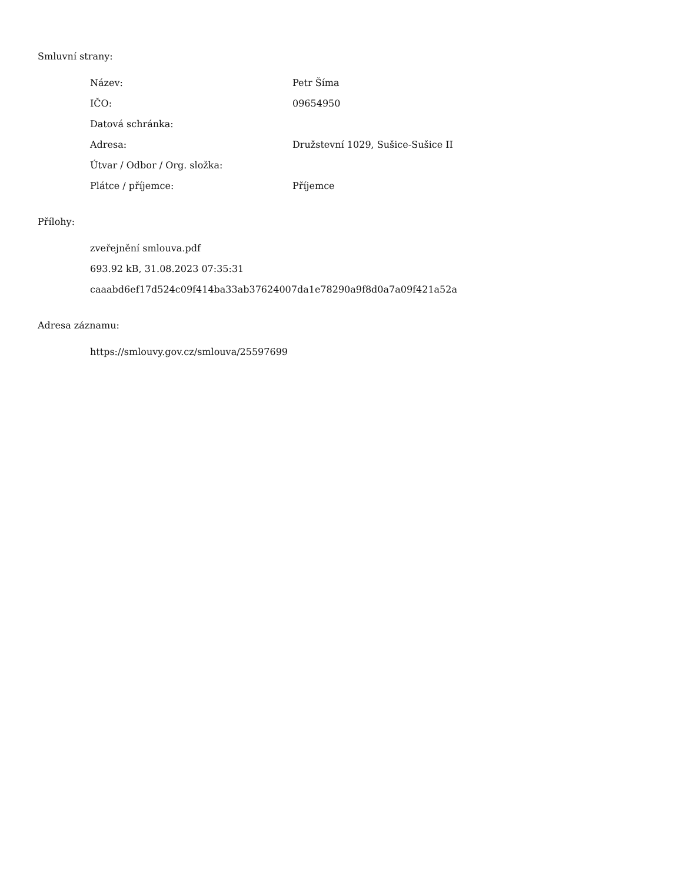Smluvní strany:
| Název: | Petr Šíma |
| IČO: | 09654950 |
| Datová schránka: | |
| Adresa: | Družstevní 1029, Sušice-Sušice II |
| Útvar / Odbor / Org. složka: | |
| Plátce / příjemce: | Příjemce |
Přílohy:
zveřejnění smlouva.pdf
693.92 kB, 31.08.2023 07:35:31
caaabd6ef17d524c09f414ba33ab37624007da1e78290a9f8d0a7a09f421a52a
Adresa záznamu:
https://smlouvy.gov.cz/smlouva/25597699